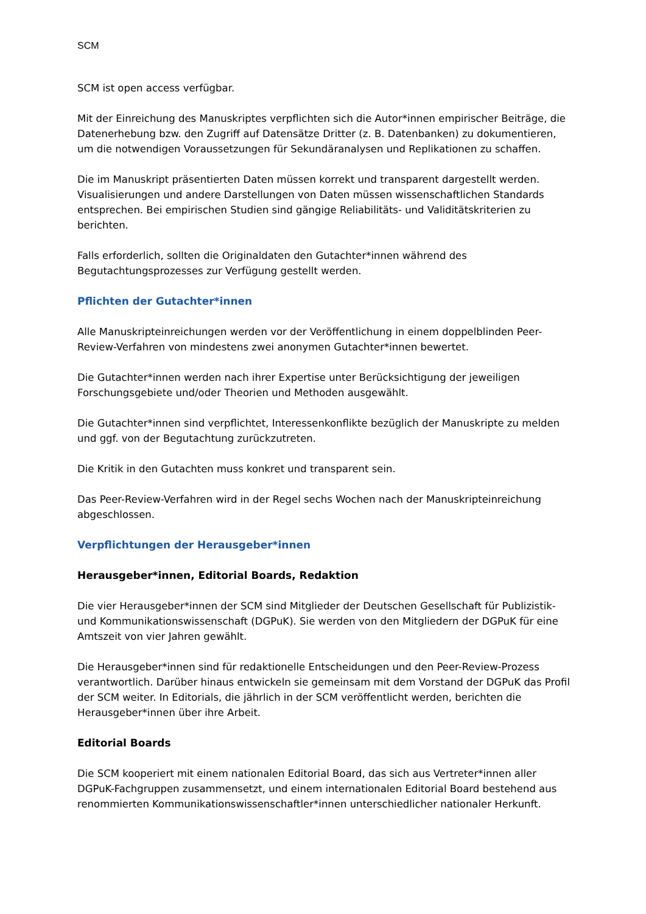SCM
SCM ist open access verfügbar.
Mit der Einreichung des Manuskriptes verpflichten sich die Autor*innen empirischer Beiträge, die Datenerhebung bzw. den Zugriff auf Datensätze Dritter (z. B. Datenbanken) zu dokumentieren, um die notwendigen Voraussetzungen für Sekundäranalysen und Replikationen zu schaffen.
Die im Manuskript präsentierten Daten müssen korrekt und transparent dargestellt werden. Visualisierungen und andere Darstellungen von Daten müssen wissenschaftlichen Standards entsprechen. Bei empirischen Studien sind gängige Reliabilitäts- und Validitätskriterien zu berichten.
Falls erforderlich, sollten die Originaldaten den Gutachter*innen während des Begutachtungsprozesses zur Verfügung gestellt werden.
Pflichten der Gutachter*innen
Alle Manuskripteinreichungen werden vor der Veröffentlichung in einem doppelblinden Peer-Review-Verfahren von mindestens zwei anonymen Gutachter*innen bewertet.
Die Gutachter*innen werden nach ihrer Expertise unter Berücksichtigung der jeweiligen Forschungsgebiete und/oder Theorien und Methoden ausgewählt.
Die Gutachter*innen sind verpflichtet, Interessenkonflikte bezüglich der Manuskripte zu melden und ggf. von der Begutachtung zurückzutreten.
Die Kritik in den Gutachten muss konkret und transparent sein.
Das Peer-Review-Verfahren wird in der Regel sechs Wochen nach der Manuskripteinreichung abgeschlossen.
Verpflichtungen der Herausgeber*innen
Herausgeber*innen, Editorial Boards, Redaktion
Die vier Herausgeber*innen der SCM sind Mitglieder der Deutschen Gesellschaft für Publizistik- und Kommunikationswissenschaft (DGPuK). Sie werden von den Mitgliedern der DGPuK für eine Amtszeit von vier Jahren gewählt.
Die Herausgeber*innen sind für redaktionelle Entscheidungen und den Peer-Review-Prozess verantwortlich. Darüber hinaus entwickeln sie gemeinsam mit dem Vorstand der DGPuK das Profil der SCM weiter. In Editorials, die jährlich in der SCM veröffentlicht werden, berichten die Herausgeber*innen über ihre Arbeit.
Editorial Boards
Die SCM kooperiert mit einem nationalen Editorial Board, das sich aus Vertreter*innen aller DGPuK-Fachgruppen zusammensetzt, und einem internationalen Editorial Board bestehend aus renommierten Kommunikationswissenschaftler*innen unterschiedlicher nationaler Herkunft.